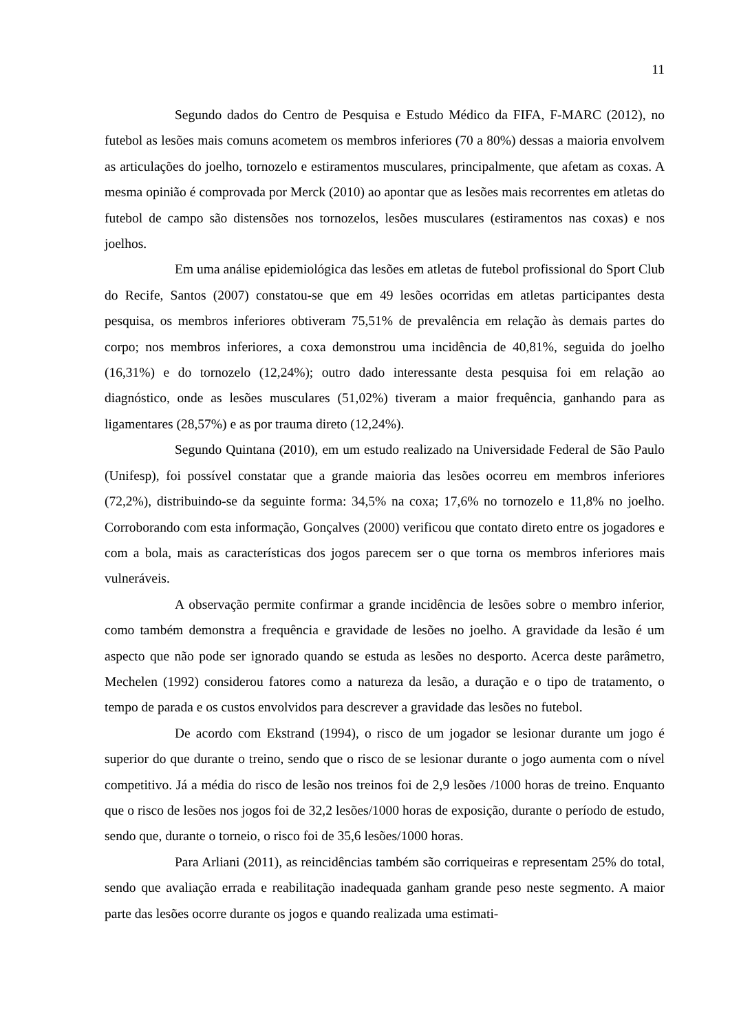11
Segundo dados do Centro de Pesquisa e Estudo Médico da FIFA, F-MARC (2012), no futebol as lesões mais comuns acometem os membros inferiores (70 a 80%) dessas a maioria envolvem as articulações do joelho, tornozelo e estiramentos musculares, principalmente, que afetam as coxas. A mesma opinião é comprovada por Merck (2010) ao apontar que as lesões mais recorrentes em atletas do futebol de campo são distensões nos tornozelos, lesões musculares (estiramentos nas coxas) e nos joelhos.
Em uma análise epidemiológica das lesões em atletas de futebol profissional do Sport Club do Recife, Santos (2007) constatou-se que em 49 lesões ocorridas em atletas participantes desta pesquisa, os membros inferiores obtiveram 75,51% de prevalência em relação às demais partes do corpo; nos membros inferiores, a coxa demonstrou uma incidência de 40,81%, seguida do joelho (16,31%) e do tornozelo (12,24%); outro dado interessante desta pesquisa foi em relação ao diagnóstico, onde as lesões musculares (51,02%) tiveram a maior frequência, ganhando para as ligamentares (28,57%) e as por trauma direto (12,24%).
Segundo Quintana (2010), em um estudo realizado na Universidade Federal de São Paulo (Unifesp), foi possível constatar que a grande maioria das lesões ocorreu em membros inferiores (72,2%), distribuindo-se da seguinte forma: 34,5% na coxa; 17,6% no tornozelo e 11,8% no joelho. Corroborando com esta informação, Gonçalves (2000) verificou que contato direto entre os jogadores e com a bola, mais as características dos jogos parecem ser o que torna os membros inferiores mais vulneráveis.
A observação permite confirmar a grande incidência de lesões sobre o membro inferior, como também demonstra a frequência e gravidade de lesões no joelho. A gravidade da lesão é um aspecto que não pode ser ignorado quando se estuda as lesões no desporto. Acerca deste parâmetro, Mechelen (1992) considerou fatores como a natureza da lesão, a duração e o tipo de tratamento, o tempo de parada e os custos envolvidos para descrever a gravidade das lesões no futebol.
De acordo com Ekstrand (1994), o risco de um jogador se lesionar durante um jogo é superior do que durante o treino, sendo que o risco de se lesionar durante o jogo aumenta com o nível competitivo. Já a média do risco de lesão nos treinos foi de 2,9 lesões /1000 horas de treino. Enquanto que o risco de lesões nos jogos foi de 32,2 lesões/1000 horas de exposição, durante o período de estudo, sendo que, durante o torneio, o risco foi de 35,6 lesões/1000 horas.
Para Arliani (2011), as reincidências também são corriqueiras e representam 25% do total, sendo que avaliação errada e reabilitação inadequada ganham grande peso neste segmento. A maior parte das lesões ocorre durante os jogos e quando realizada uma estimati-